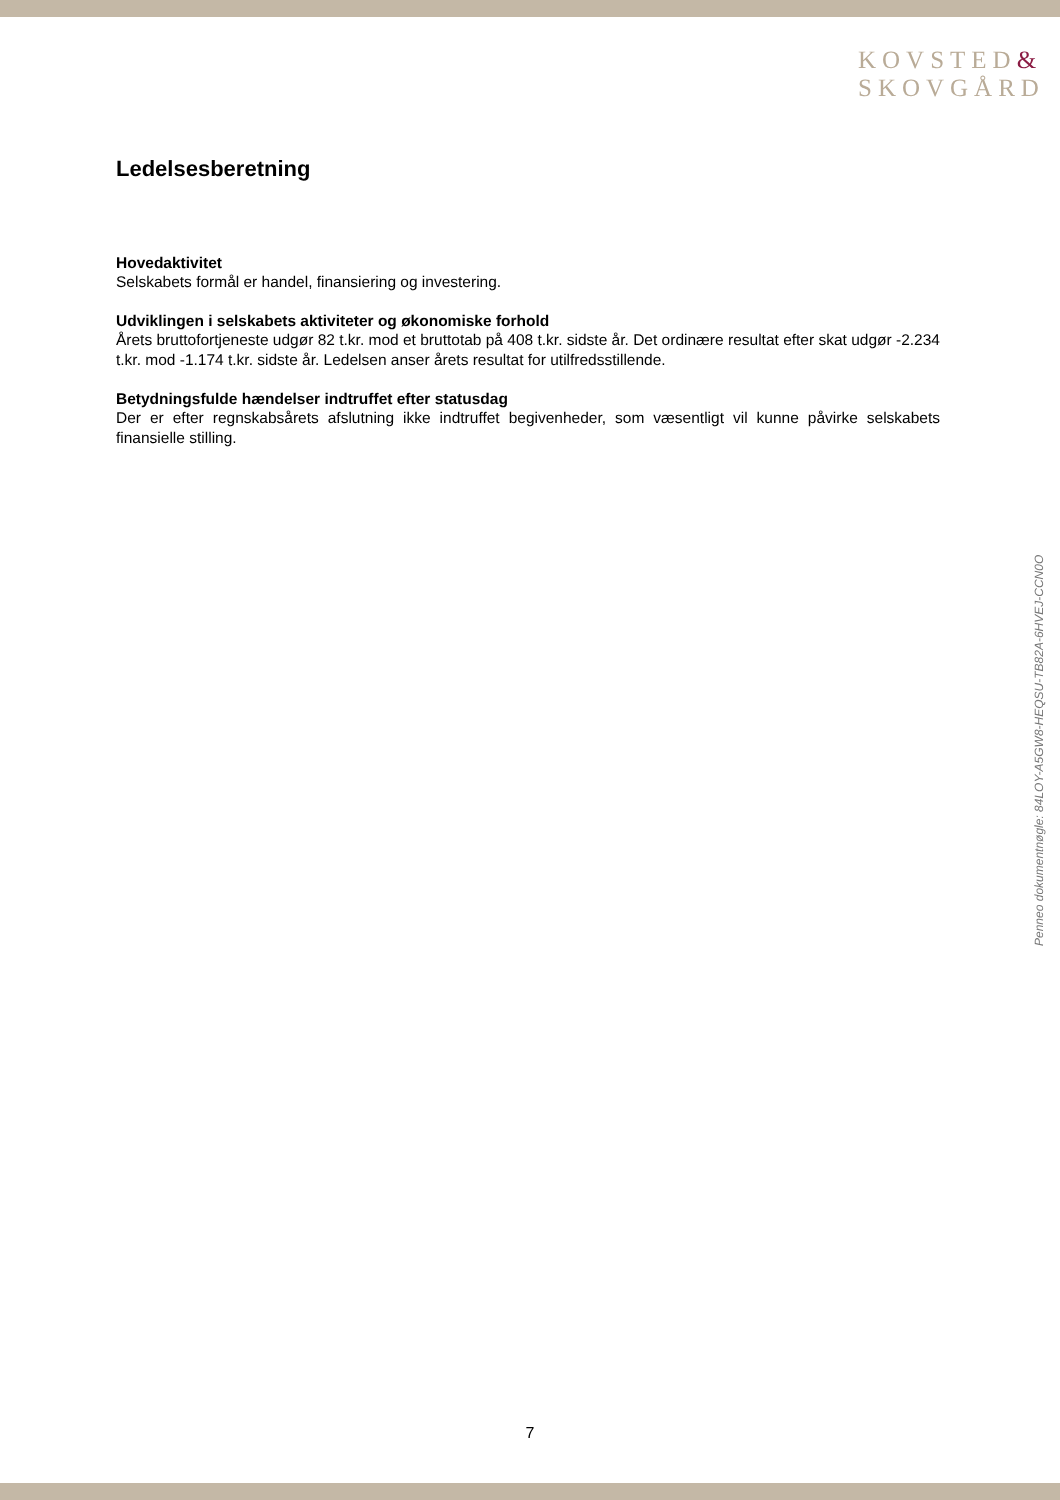KOVSTED&
SKOVGÅRD
Ledelsesberetning
Hovedaktivitet
Selskabets formål er handel, finansiering og investering.
Udviklingen i selskabets aktiviteter og økonomiske forhold
Årets bruttofortjeneste udgør 82 t.kr. mod et bruttotab på 408 t.kr. sidste år. Det ordinære resultat efter skat udgør -2.234 t.kr. mod -1.174 t.kr. sidste år. Ledelsen anser årets resultat for utilfredsstillende.
Betydningsfulde hændelser indtruffet efter statusdag
Der er efter regnskabsårets afslutning ikke indtruffet begivenheder, som væsentligt vil kunne påvirke selskabets finansielle stilling.
Penneo dokumentnøgle: 84LOY-A5GW8-HEQSU-TB82A-6HVEJ-CCN0O
7